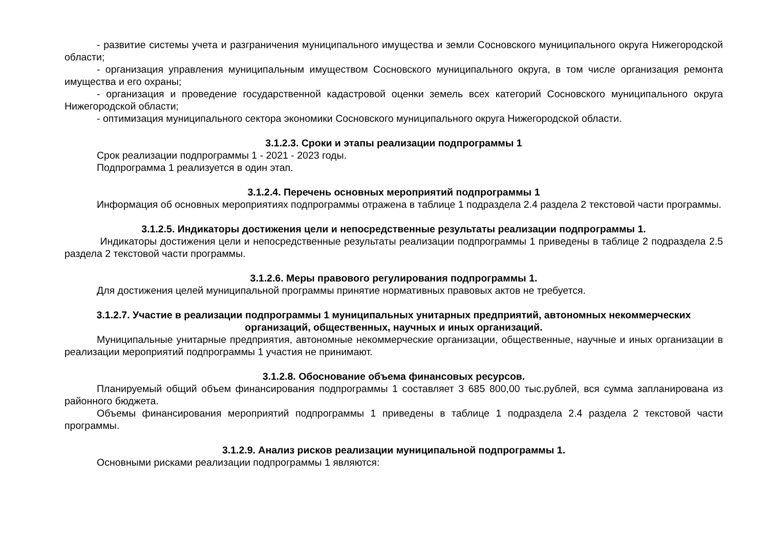- развитие системы учета и разграничения муниципального имущества и земли Сосновского муниципального округа Нижегородской области;
- организация управления муниципальным имуществом Сосновского муниципального округа, в том числе организация ремонта имущества и его охраны;
- организация и проведение государственной кадастровой оценки земель всех категорий Сосновского муниципального округа Нижегородской области;
- оптимизация муниципального сектора экономики Сосновского муниципального округа Нижегородской области.
3.1.2.3. Сроки и этапы реализации подпрограммы 1
Срок реализации подпрограммы 1 - 2021 - 2023 годы.
Подпрограмма 1 реализуется в один этап.
3.1.2.4. Перечень основных мероприятий подпрограммы 1
Информация об основных мероприятиях подпрограммы отражена в таблице 1 подраздела 2.4 раздела 2 текстовой части программы.
3.1.2.5. Индикаторы достижения цели и непосредственные результаты реализации подпрограммы 1.
Индикаторы достижения цели и непосредственные результаты реализации подпрограммы 1 приведены в таблице 2 подраздела 2.5 раздела 2 текстовой части программы.
3.1.2.6. Меры правового регулирования подпрограммы 1.
Для достижения целей муниципальной программы принятие нормативных правовых актов не требуется.
3.1.2.7. Участие в реализации подпрограммы 1 муниципальных унитарных предприятий, автономных некоммерческих организаций, общественных, научных и иных организаций.
Муниципальные унитарные предприятия, автономные некоммерческие организации, общественные, научные и иных организации в реализации мероприятий подпрограммы 1 участия не принимают.
3.1.2.8. Обоснование объема финансовых ресурсов.
Планируемый общий объем финансирования подпрограммы 1 составляет 3 685 800,00 тыс.рублей, вся сумма запланирована из районного бюджета.
Объемы финансирования мероприятий подпрограммы 1 приведены в таблице 1 подраздела 2.4 раздела 2 текстовой части программы.
3.1.2.9. Анализ рисков реализации муниципальной подпрограммы 1.
Основными рисками реализации подпрограммы 1 являются: